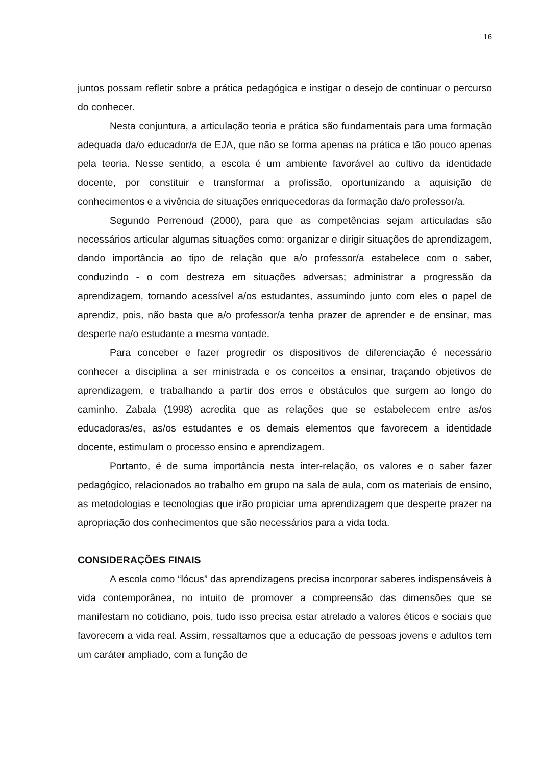16
juntos possam refletir sobre a prática pedagógica e instigar o desejo de continuar o percurso do conhecer.
Nesta conjuntura, a articulação teoria e prática são fundamentais para uma formação adequada da/o educador/a de EJA, que não se forma apenas na prática e tão pouco apenas pela teoria. Nesse sentido, a escola é um ambiente favorável ao cultivo da identidade docente, por constituir e transformar a profissão, oportunizando a aquisição de conhecimentos e a vivência de situações enriquecedoras da formação da/o professor/a.
Segundo Perrenoud (2000), para que as competências sejam articuladas são necessários articular algumas situações como: organizar e dirigir situações de aprendizagem, dando importância ao tipo de relação que a/o professor/a estabelece com o saber, conduzindo - o com destreza em situações adversas; administrar a progressão da aprendizagem, tornando acessível a/os estudantes, assumindo junto com eles o papel de aprendiz, pois, não basta que a/o professor/a tenha prazer de aprender e de ensinar, mas desperte na/o estudante a mesma vontade.
Para conceber e fazer progredir os dispositivos de diferenciação é necessário conhecer a disciplina a ser ministrada e os conceitos a ensinar, traçando objetivos de aprendizagem, e trabalhando a partir dos erros e obstáculos que surgem ao longo do caminho. Zabala (1998) acredita que as relações que se estabelecem entre as/os educadoras/es, as/os estudantes e os demais elementos que favorecem a identidade docente, estimulam o processo ensino e aprendizagem.
Portanto, é de suma importância nesta inter-relação, os valores e o saber fazer pedagógico, relacionados ao trabalho em grupo na sala de aula, com os materiais de ensino, as metodologias e tecnologias que irão propiciar uma aprendizagem que desperte prazer na apropriação dos conhecimentos que são necessários para a vida toda.
CONSIDERAÇÕES FINAIS
A escola como “lócus” das aprendizagens precisa incorporar saberes indispensáveis à vida contemporânea, no intuito de promover a compreensão das dimensões que se manifestam no cotidiano, pois, tudo isso precisa estar atrelado a valores éticos e sociais que favorecem a vida real. Assim, ressaltamos que a educação de pessoas jovens e adultos tem um caráter ampliado, com a função de